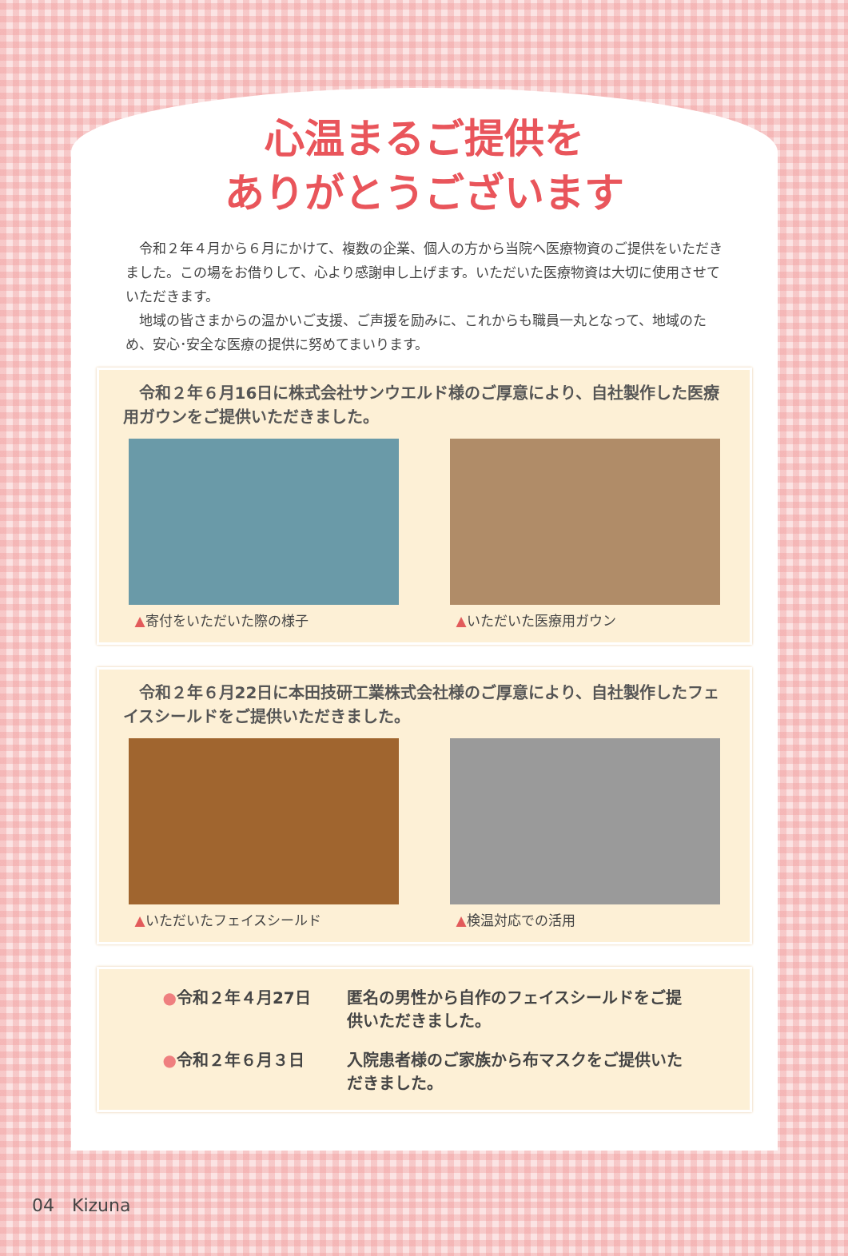心温まるご提供を
ありがとうございます
　令和２年４月から６月にかけて、複数の企業、個人の方から当院へ医療物資のご提供をいただきました。この場をお借りして、心より感謝申し上げます。いただいた医療物資は大切に使用させていただきます。
　地域の皆さまからの温かいご支援、ご声援を励みに、これからも職員一丸となって、地域のため、安心･安全な医療の提供に努めてまいります。
　令和２年６月16日に株式会社サンウエルド様のご厚意により、自社製作した医療用ガウンをご提供いただきました。
▲寄付をいただいた際の様子 ▲いただいた医療用ガウン
　令和２年６月22日に本田技研工業株式会社様のご厚意により、自社製作したフェイスシールドをご提供いただきました。
▲いただいたフェイスシールド ▲検温対応での活用
●令和２年４月27日
匿名の男性から自作のフェイスシールドをご提供いただきました。
●令和２年６月３日
入院患者様のご家族から布マスクをご提供いただきました。
04　Kizuna